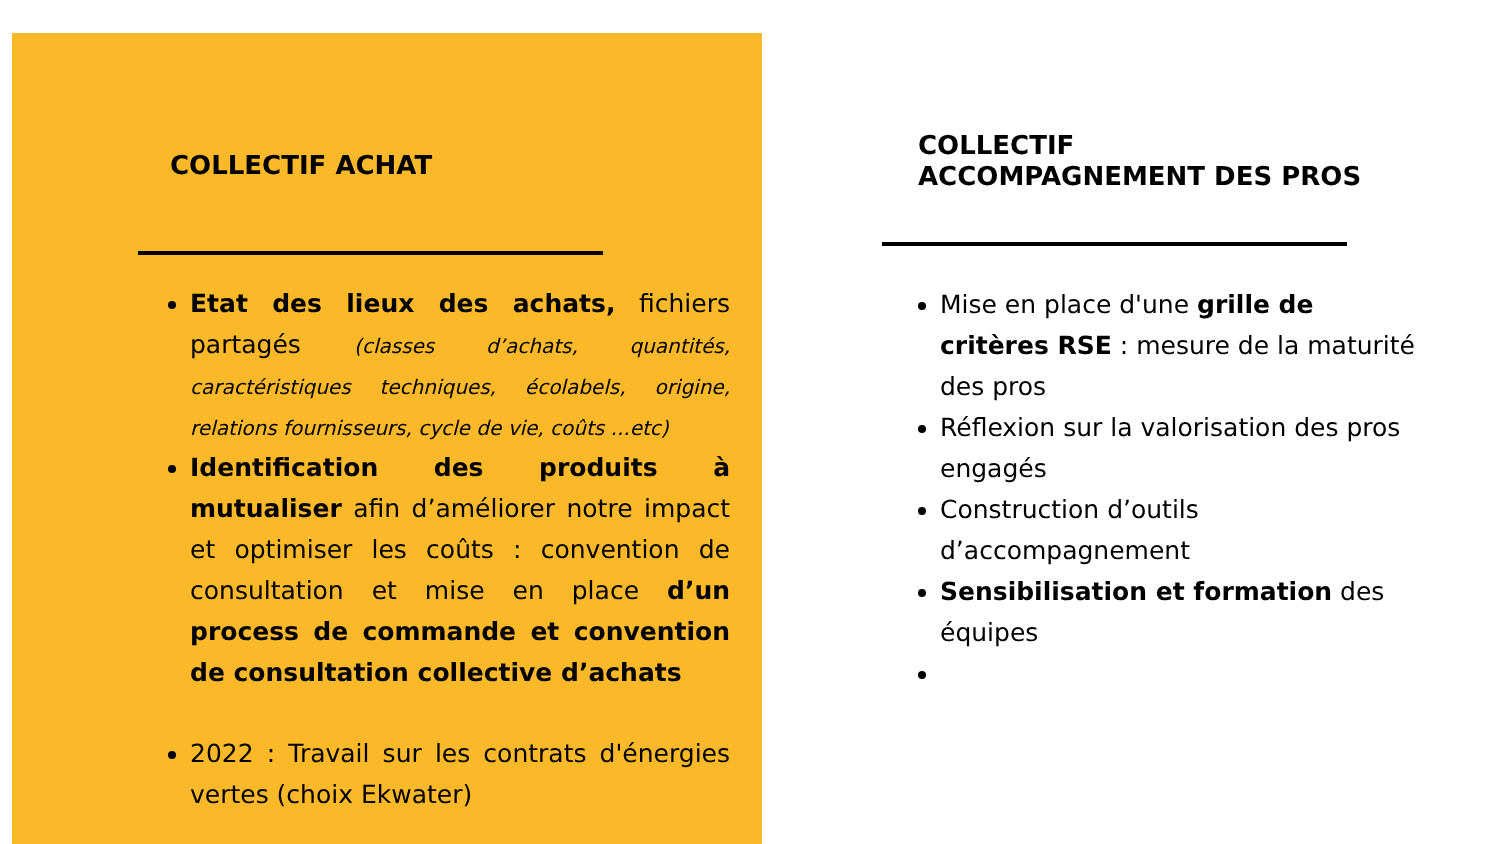COLLECTIF ACHAT
Etat des lieux des achats, fichiers partagés (classes d’achats, quantités, caractéristiques techniques, écolabels, origine, relations fournisseurs, cycle de vie, coûts ...etc)
Identification des produits à mutualiser afin d’améliorer notre impact et optimiser les coûts : convention de consultation et mise en place d’un process de commande et convention de consultation collective d’achats
2022 : Travail sur les contrats d'énergies vertes (choix Ekwater)
COLLECTIF
ACCOMPAGNEMENT DES PROS
Mise en place d'une grille de critères RSE : mesure de la maturité des pros
Réflexion sur la valorisation des pros engagés
Construction d’outils d’accompagnement
Sensibilisation et formation des équipes